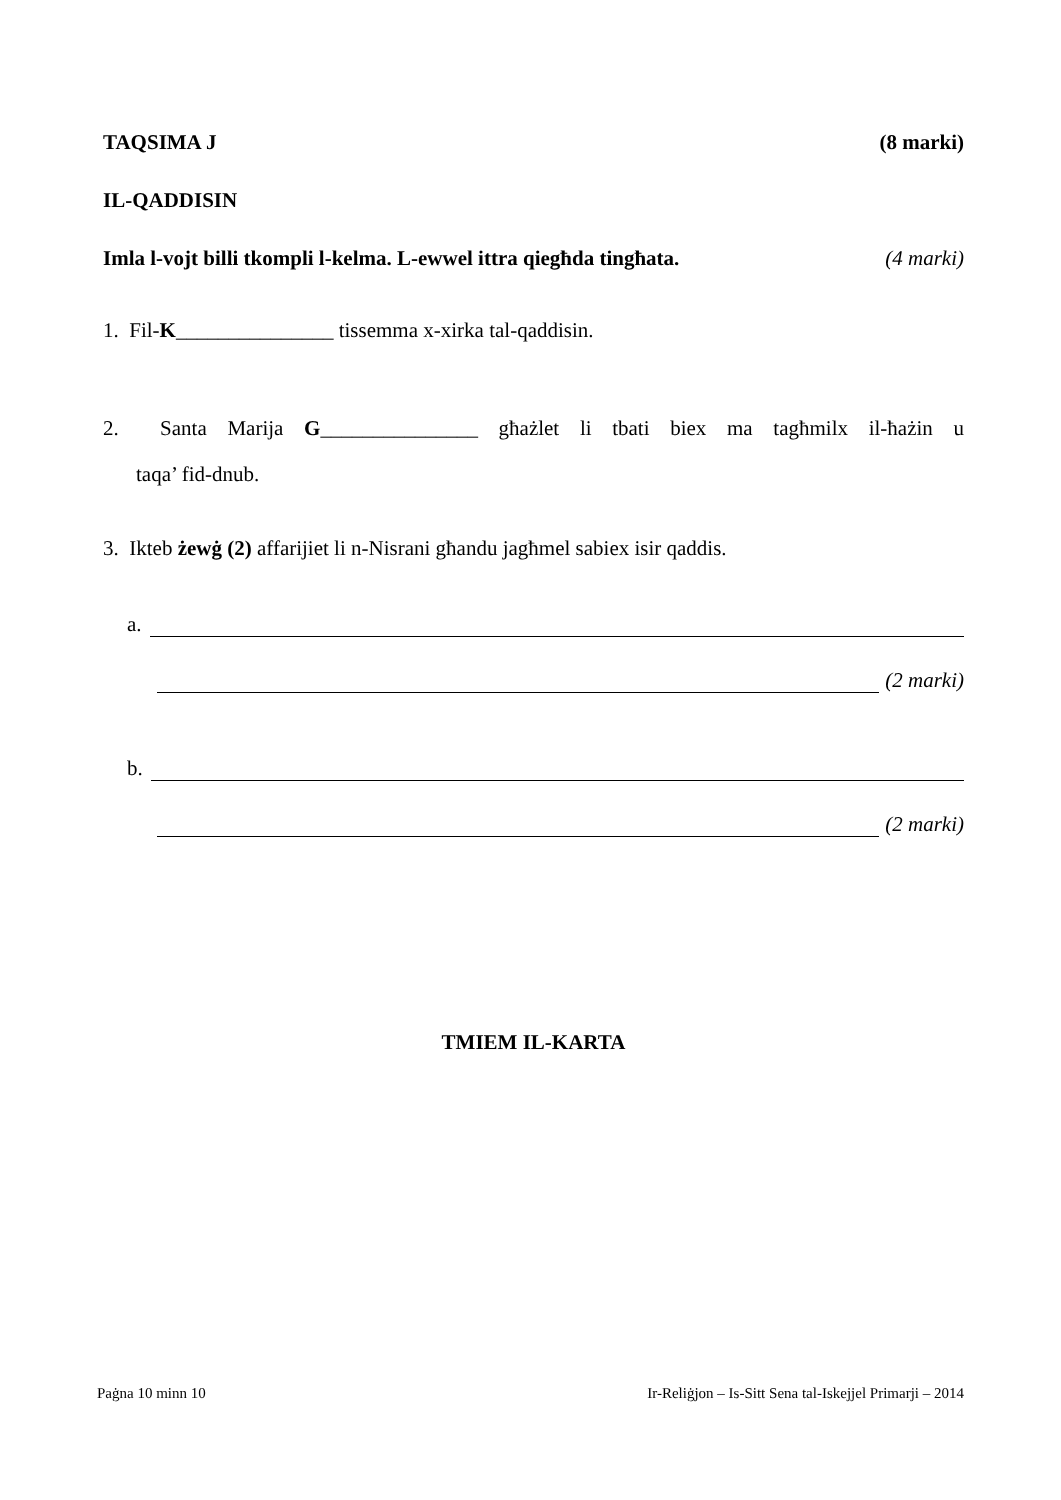TAQSIMA J (8 marki)
IL-QADDISIN
Imla l-vojt billi tkompli l-kelma. L-ewwel ittra qiegħda tingħata. (4 marki)
1. Fil-K_______________ tissemma x-xirka tal-qaddisin.
2. Santa Marija G_______________ għażlet li tbati biex ma tagħmilx il-ħażin u
taqa’ fid-dnub.
3. Ikteb żewġ (2) affarijiet li n-Nisrani għandu jagħmel sabiex isir qaddis.
a.
(2 marki)
b.
(2 marki)
TMIEM IL-KARTA
Paġna 10 minn 10 Ir-Reliġjon – Is-Sitt Sena tal-Iskejjel Primarji – 2014